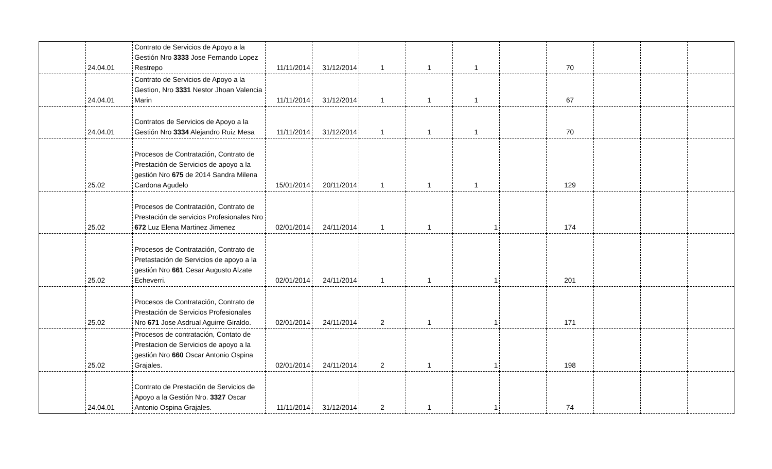| | 24.04.01 | Contrato de Servicios de Apoyo a la Gestión Nro 3333 Jose Fernando Lopez Restrepo | 11/11/2014 | 31/12/2014 | 1 | 1 | 1 | | 70 | | | |
| | 24.04.01 | Contrato de Servicios de Apoyo a la Gestion, Nro 3331 Nestor Jhoan Valencia Marin | 11/11/2014 | 31/12/2014 | 1 | 1 | 1 | | 67 | | | |
| | 24.04.01 | Contratos de Servicios de Apoyo a la Gestión Nro 3334 Alejandro Ruiz Mesa | 11/11/2014 | 31/12/2014 | 1 | 1 | 1 | | 70 | | | |
| | 25.02 | Procesos de Contratación, Contrato de Prestación de Servicios de apoyo a la gestión Nro 675 de 2014 Sandra Milena Cardona Agudelo | 15/01/2014 | 20/11/2014 | 1 | 1 | 1 | | 129 | | | |
| | 25.02 | Procesos de Contratación, Contrato de Prestación de servicios Profesionales Nro 672 Luz Elena Martinez Jimenez | 02/01/2014 | 24/11/2014 | 1 | 1 | 1 | | 174 | | | |
| | 25.02 | Procesos de Contratación, Contrato de Pretastación de Servicios de apoyo a la gestión Nro 661 Cesar Augusto Alzate Echeverri. | 02/01/2014 | 24/11/2014 | 1 | 1 | 1 | | 201 | | | |
| | 25.02 | Procesos de Contratación, Contrato de Prestación de Servicios Profesionales Nro 671 Jose Asdrual Aguirre Giraldo. | 02/01/2014 | 24/11/2014 | 2 | 1 | 1 | | 171 | | | |
| | 25.02 | Procesos de contratación, Contato de Prestacion de Servicios de apoyo a la gestión Nro 660 Oscar Antonio Ospina Grajales. | 02/01/2014 | 24/11/2014 | 2 | 1 | 1 | | 198 | | | |
| | 24.04.01 | Contrato de Prestación de Servicios de Apoyo a la Gestión Nro. 3327 Oscar Antonio Ospina Grajales. | 11/11/2014 | 31/12/2014 | 2 | 1 | 1 | | 74 | | | |